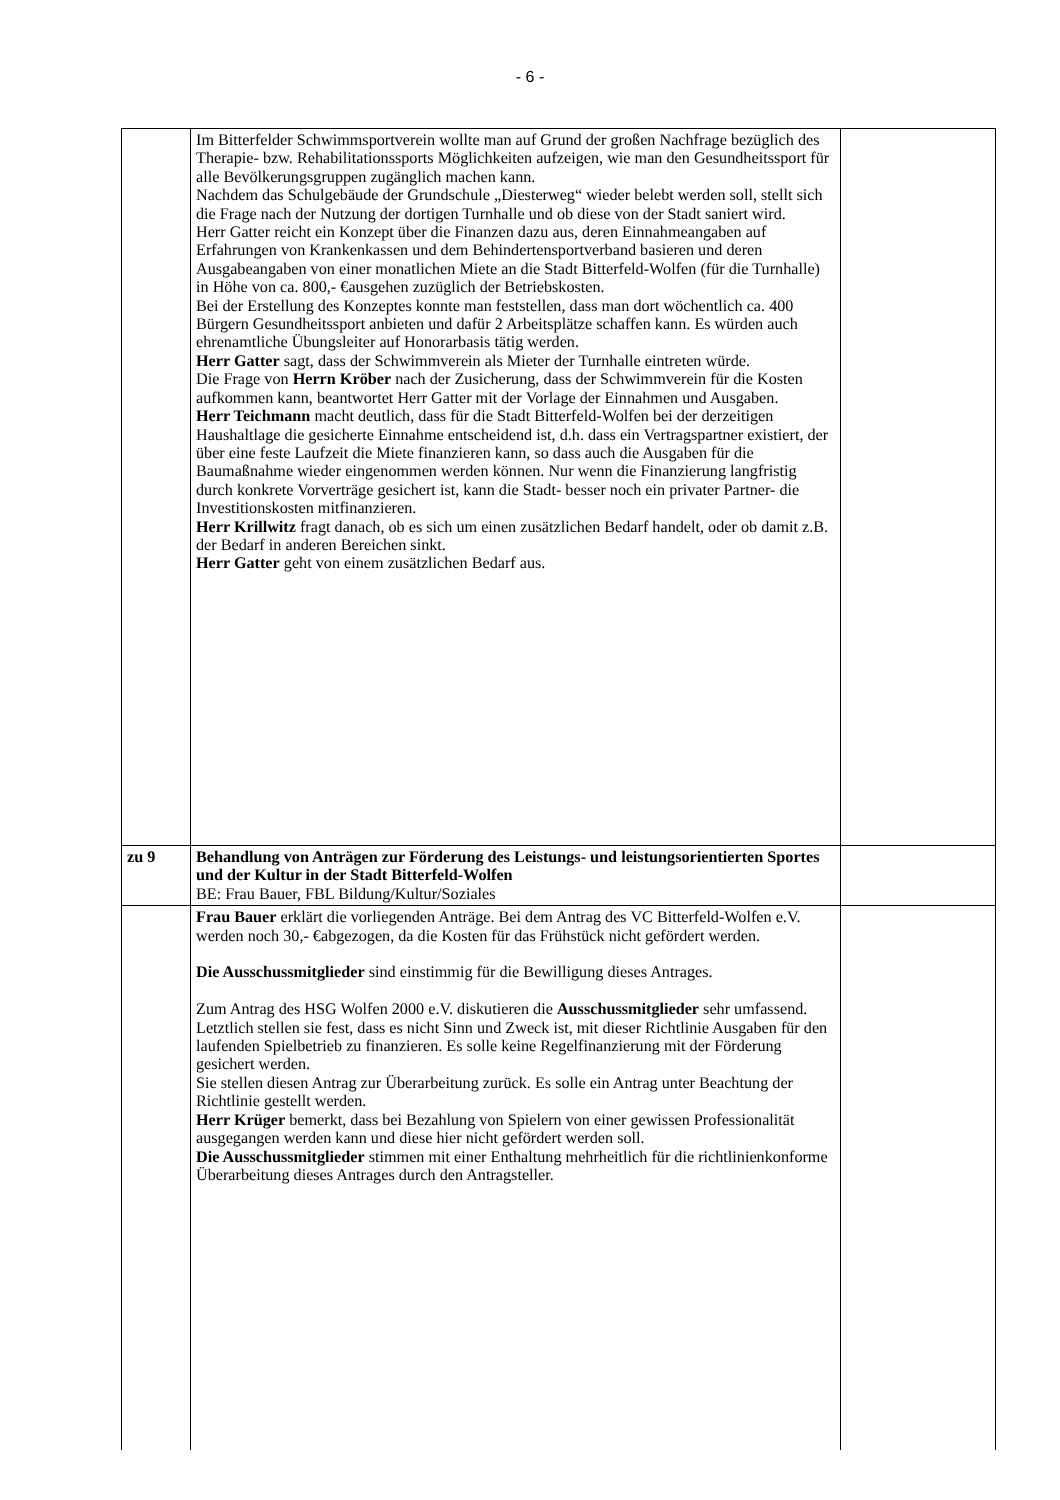- 6 -
| | Im Bitterfelder Schwimmsportverein wollte man auf Grund der großen Nachfrage bezüglich des Therapie- bzw. Rehabilitationssports Möglichkeiten aufzeigen, wie man den Gesundheitssport für alle Bevölkerungsgruppen zugänglich machen kann. Nachdem das Schulgebäude der Grundschule „Diesterweg“ wieder belebt werden soll, stellt sich die Frage nach der Nutzung der dortigen Turnhalle und ob diese von der Stadt saniert wird. Herr Gatter reicht ein Konzept über die Finanzen dazu aus, deren Einnahmeangaben auf Erfahrungen von Krankenkassen und dem Behindertensportverband basieren und deren Ausgabeangaben von einer monatlichen Miete an die Stadt Bitterfeld-Wolfen (für die Turnhalle) in Höhe von ca. 800,- €ausgehen zuzüglich der Betriebskosten. Bei der Erstellung des Konzeptes konnte man feststellen, dass man dort wöchentlich ca. 400 Bürgern Gesundheitssport anbieten und dafür 2 Arbeitsplätze schaffen kann. Es würden auch ehrenamtliche Übungsleiter auf Honorarbasis tätig werden. Herr Gatter sagt, dass der Schwimmverein als Mieter der Turnhalle eintreten würde. Die Frage von Herrn Kröber nach der Zusicherung, dass der Schwimmverein für die Kosten aufkommen kann, beantwortet Herr Gatter mit der Vorlage der Einnahmen und Ausgaben. Herr Teichmann macht deutlich, dass für die Stadt Bitterfeld-Wolfen bei der derzeitigen Haushaltlage die gesicherte Einnahme entscheidend ist, d.h. dass ein Vertragspartner existiert, der über eine feste Laufzeit die Miete finanzieren kann, so dass auch die Ausgaben für die Baumaßnahme wieder eingenommen werden können. Nur wenn die Finanzierung langfristig durch konkrete Vorverträge gesichert ist, kann die Stadt- besser noch ein privater Partner- die Investitionskosten mitfinanzieren. Herr Krillwitz fragt danach, ob es sich um einen zusätzlichen Bedarf handelt, oder ob damit z.B. der Bedarf in anderen Bereichen sinkt. Herr Gatter geht von einem zusätzlichen Bedarf aus. | |
| zu 9 | Behandlung von Anträgen zur Förderung des Leistungs- und leistungsorientierten Sportes und der Kultur in der Stadt Bitterfeld-Wolfen BE: Frau Bauer, FBL Bildung/Kultur/Soziales | |
| | Frau Bauer erklärt die vorliegenden Anträge. Bei dem Antrag des VC Bitterfeld-Wolfen e.V. werden noch 30,- €abgezogen, da die Kosten für das Frühstück nicht gefördert werden. Die Ausschussmitglieder sind einstimmig für die Bewilligung dieses Antrages. Zum Antrag des HSG Wolfen 2000 e.V. diskutieren die Ausschussmitglieder sehr umfassend. Letztlich stellen sie fest, dass es nicht Sinn und Zweck ist, mit dieser Richtlinie Ausgaben für den laufenden Spielbetrieb zu finanzieren. Es solle keine Regelfinanzierung mit der Förderung gesichert werden. Sie stellen diesen Antrag zur Überarbeitung zurück. Es solle ein Antrag unter Beachtung der Richtlinie gestellt werden. Herr Krüger bemerkt, dass bei Bezahlung von Spielern von einer gewissen Professionalität ausgegangen werden kann und diese hier nicht gefördert werden soll. Die Ausschussmitglieder stimmen mit einer Enthaltung mehrheitlich für die richtlinienkonforme Überarbeitung dieses Antrages durch den Antragsteller. | |